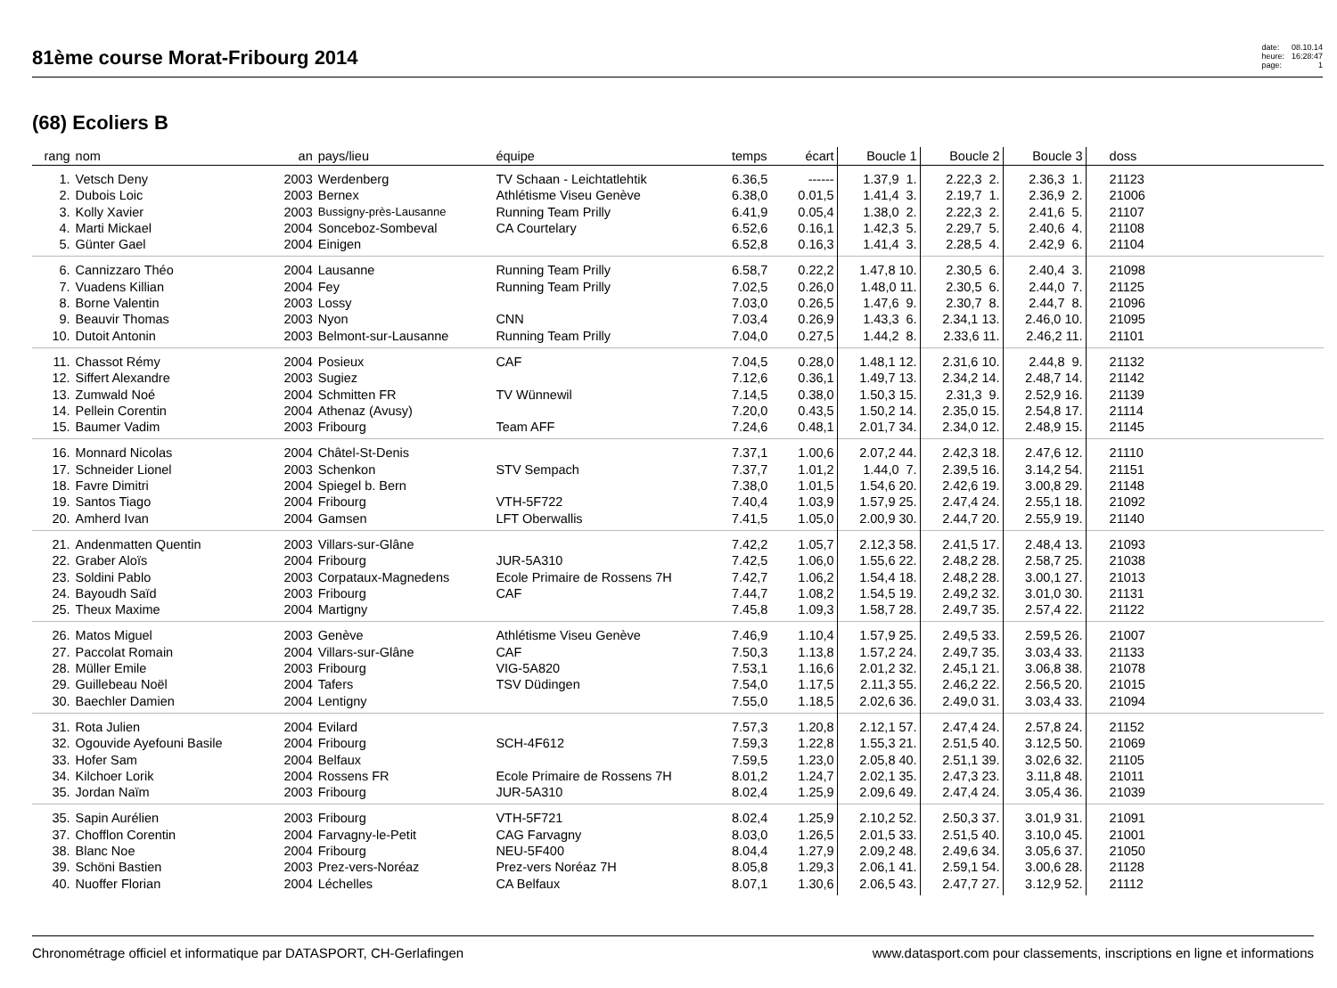81ème course Morat-Fribourg 2014
date: 08.10.14 heure: 16:28:47 page: 1
(68) Ecoliers B
| rang | nom | an | pays/lieu | équipe | temps | écart | Boucle 1 | Boucle 2 | Boucle 3 | doss | |
| --- | --- | --- | --- | --- | --- | --- | --- | --- | --- | --- | --- |
| 1. | Vetsch Deny | 2003 | Werdenberg | TV Schaan - Leichtatlehtik | 6.36,5 | ------ | 1.37,9 1. | 2.22,3 2. | 2.36,3 1. | 21123 | |
| 2. | Dubois Loic | 2003 | Bernex | Athlétisme Viseu Genève | 6.38,0 | 0.01,5 | 1.41,4 3. | 2.19,7 1. | 2.36,9 2. | 21006 | |
| 3. | Kolly Xavier | 2003 | Bussigny-près-Lausanne | Running Team Prilly | 6.41,9 | 0.05,4 | 1.38,0 2. | 2.22,3 2. | 2.41,6 5. | 21107 | |
| 4. | Marti Mickael | 2004 | Sonceboz-Sombeval | CA Courtelary | 6.52,6 | 0.16,1 | 1.42,3 5. | 2.29,7 5. | 2.40,6 4. | 21108 | |
| 5. | Günter Gael | 2004 | Einigen | | 6.52,8 | 0.16,3 | 1.41,4 3. | 2.28,5 4. | 2.42,9 6. | 21104 | |
| 6. | Cannizzaro Théo | 2004 | Lausanne | Running Team Prilly | 6.58,7 | 0.22,2 | 1.47,8 10. | 2.30,5 6. | 2.40,4 3. | 21098 | |
| 7. | Vuadens Killian | 2004 | Fey | Running Team Prilly | 7.02,5 | 0.26,0 | 1.48,0 11. | 2.30,5 6. | 2.44,0 7. | 21125 | |
| 8. | Borne Valentin | 2003 | Lossy | | 7.03,0 | 0.26,5 | 1.47,6 9. | 2.30,7 8. | 2.44,7 8. | 21096 | |
| 9. | Beauvir Thomas | 2003 | Nyon | CNN | 7.03,4 | 0.26,9 | 1.43,3 6. | 2.34,1 13. | 2.46,0 10. | 21095 | |
| 10. | Dutoit Antonin | 2003 | Belmont-sur-Lausanne | Running Team Prilly | 7.04,0 | 0.27,5 | 1.44,2 8. | 2.33,6 11. | 2.46,2 11. | 21101 | |
| 11. | Chassot Rémy | 2004 | Posieux | CAF | 7.04,5 | 0.28,0 | 1.48,1 12. | 2.31,6 10. | 2.44,8 9. | 21132 | |
| 12. | Siffert Alexandre | 2003 | Sugiez | | 7.12,6 | 0.36,1 | 1.49,7 13. | 2.34,2 14. | 2.48,7 14. | 21142 | |
| 13. | Zumwald Noé | 2004 | Schmitten FR | TV Wünnewil | 7.14,5 | 0.38,0 | 1.50,3 15. | 2.31,3 9. | 2.52,9 16. | 21139 | |
| 14. | Pellein Corentin | 2004 | Athenaz (Avusy) | | 7.20,0 | 0.43,5 | 1.50,2 14. | 2.35,0 15. | 2.54,8 17. | 21114 | |
| 15. | Baumer Vadim | 2003 | Fribourg | Team AFF | 7.24,6 | 0.48,1 | 2.01,7 34. | 2.34,0 12. | 2.48,9 15. | 21145 | |
| 16. | Monnard Nicolas | 2004 | Châtel-St-Denis | | 7.37,1 | 1.00,6 | 2.07,2 44. | 2.42,3 18. | 2.47,6 12. | 21110 | |
| 17. | Schneider Lionel | 2003 | Schenkon | STV Sempach | 7.37,7 | 1.01,2 | 1.44,0 7. | 2.39,5 16. | 3.14,2 54. | 21151 | |
| 18. | Favre Dimitri | 2004 | Spiegel b. Bern | | 7.38,0 | 1.01,5 | 1.54,6 20. | 2.42,6 19. | 3.00,8 29. | 21148 | |
| 19. | Santos Tiago | 2004 | Fribourg | VTH-5F722 | 7.40,4 | 1.03,9 | 1.57,9 25. | 2.47,4 24. | 2.55,1 18. | 21092 | |
| 20. | Amherd Ivan | 2004 | Gamsen | LFT Oberwallis | 7.41,5 | 1.05,0 | 2.00,9 30. | 2.44,7 20. | 2.55,9 19. | 21140 | |
| 21. | Andenmatten Quentin | 2003 | Villars-sur-Glâne | | 7.42,2 | 1.05,7 | 2.12,3 58. | 2.41,5 17. | 2.48,4 13. | 21093 | |
| 22. | Graber Aloïs | 2004 | Fribourg | JUR-5A310 | 7.42,5 | 1.06,0 | 1.55,6 22. | 2.48,2 28. | 2.58,7 25. | 21038 | |
| 23. | Soldini Pablo | 2003 | Corpataux-Magnedens | Ecole Primaire de Rossens 7H | 7.42,7 | 1.06,2 | 1.54,4 18. | 2.48,2 28. | 3.00,1 27. | 21013 | |
| 24. | Bayoudh Saïd | 2003 | Fribourg | CAF | 7.44,7 | 1.08,2 | 1.54,5 19. | 2.49,2 32. | 3.01,0 30. | 21131 | |
| 25. | Theux Maxime | 2004 | Martigny | | 7.45,8 | 1.09,3 | 1.58,7 28. | 2.49,7 35. | 2.57,4 22. | 21122 | |
| 26. | Matos Miguel | 2003 | Genève | Athlétisme Viseu Genève | 7.46,9 | 1.10,4 | 1.57,9 25. | 2.49,5 33. | 2.59,5 26. | 21007 | |
| 27. | Paccolat Romain | 2004 | Villars-sur-Glâne | CAF | 7.50,3 | 1.13,8 | 1.57,2 24. | 2.49,7 35. | 3.03,4 33. | 21133 | |
| 28. | Müller Emile | 2003 | Fribourg | VIG-5A820 | 7.53,1 | 1.16,6 | 2.01,2 32. | 2.45,1 21. | 3.06,8 38. | 21078 | |
| 29. | Guillebeau Noël | 2004 | Tafers | TSV Düdingen | 7.54,0 | 1.17,5 | 2.11,3 55. | 2.46,2 22. | 2.56,5 20. | 21015 | |
| 30. | Baechler Damien | 2004 | Lentigny | | 7.55,0 | 1.18,5 | 2.02,6 36. | 2.49,0 31. | 3.03,4 33. | 21094 | |
| 31. | Rota Julien | 2004 | Evilard | | 7.57,3 | 1.20,8 | 2.12,1 57. | 2.47,4 24. | 2.57,8 24. | 21152 | |
| 32. | Ogouvide Ayefouni Basile | 2004 | Fribourg | SCH-4F612 | 7.59,3 | 1.22,8 | 1.55,3 21. | 2.51,5 40. | 3.12,5 50. | 21069 | |
| 33. | Hofer Sam | 2004 | Belfaux | | 7.59,5 | 1.23,0 | 2.05,8 40. | 2.51,1 39. | 3.02,6 32. | 21105 | |
| 34. | Kilchoer Lorik | 2004 | Rossens FR | Ecole Primaire de Rossens 7H | 8.01,2 | 1.24,7 | 2.02,1 35. | 2.47,3 23. | 3.11,8 48. | 21011 | |
| 35. | Jordan Naïm | 2003 | Fribourg | JUR-5A310 | 8.02,4 | 1.25,9 | 2.09,6 49. | 2.47,4 24. | 3.05,4 36. | 21039 | |
| 35. | Sapin Aurélien | 2003 | Fribourg | VTH-5F721 | 8.02,4 | 1.25,9 | 2.10,2 52. | 2.50,3 37. | 3.01,9 31. | 21091 | |
| 37. | Chofflon Corentin | 2004 | Farvagny-le-Petit | CAG Farvagny | 8.03,0 | 1.26,5 | 2.01,5 33. | 2.51,5 40. | 3.10,0 45. | 21001 | |
| 38. | Blanc Noe | 2004 | Fribourg | NEU-5F400 | 8.04,4 | 1.27,9 | 2.09,2 48. | 2.49,6 34. | 3.05,6 37. | 21050 | |
| 39. | Schöni Bastien | 2003 | Prez-vers-Noréaz | Prez-vers Noréaz 7H | 8.05,8 | 1.29,3 | 2.06,1 41. | 2.59,1 54. | 3.00,6 28. | 21128 | |
| 40. | Nuoffer Florian | 2004 | Léchelles | CA Belfaux | 8.07,1 | 1.30,6 | 2.06,5 43. | 2.47,7 27. | 3.12,9 52. | 21112 | |
Chronométrage officiel et informatique par DATASPORT, CH-Gerlafingen www.datasport.com pour classements, inscriptions en ligne et informations